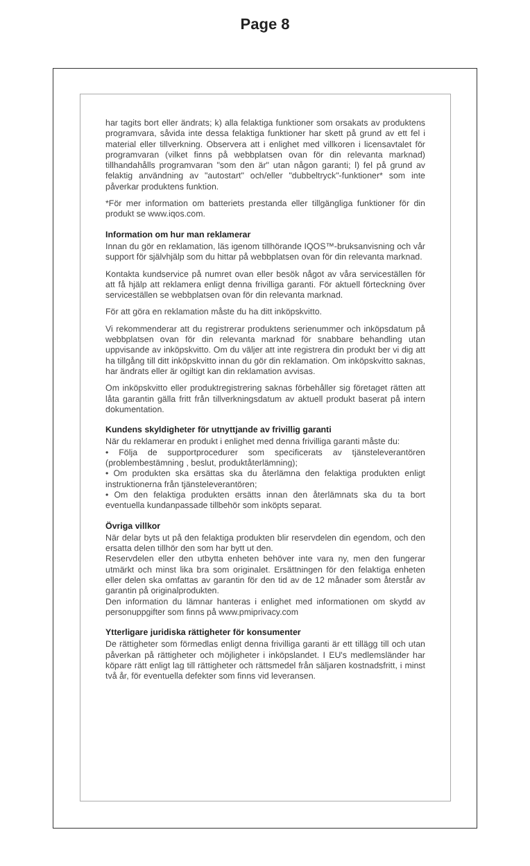Page 8
har tagits bort eller ändrats; k) alla felaktiga funktioner som orsakats av produktens programvara, såvida inte dessa felaktiga funktioner har skett på grund av ett fel i material eller tillverkning. Observera att i enlighet med villkoren i licensavtalet för programvaran (vilket finns på webbplatsen ovan för din relevanta marknad) tillhandahålls programvaran "som den är" utan någon garanti; l) fel på grund av felaktig användning av "autostart" och/eller "dubbeltryck"-funktioner* som inte påverkar produktens funktion.
*För mer information om batteriets prestanda eller tillgängliga funktioner för din produkt se www.iqos.com.
Information om hur man reklamerar
Innan du gör en reklamation, läs igenom tillhörande IQOS™-bruksanvisning och vår support för självhjälp som du hittar på webbplatsen ovan för din relevanta marknad.
Kontakta kundservice på numret ovan eller besök något av våra serviceställen för att få hjälp att reklamera enligt denna frivilliga garanti. För aktuell förteckning över serviceställen se webbplatsen ovan för din relevanta marknad.
För att göra en reklamation måste du ha ditt inköpskvitto.
Vi rekommenderar att du registrerar produktens serienummer och inköpsdatum på webbplatsen ovan för din relevanta marknad för snabbare behandling utan uppvisande av inköpskvitto. Om du väljer att inte registrera din produkt ber vi dig att ha tillgång till ditt inköpskvitto innan du gör din reklamation. Om inköpskvitto saknas, har ändrats eller är ogiltigt kan din reklamation avvisas.
Om inköpskvitto eller produktregistrering saknas förbehåller sig företaget rätten att låta garantin gälla fritt från tillverkningsdatum av aktuell produkt baserat på intern dokumentation.
Kundens skyldigheter för utnyttjande av frivillig garanti
När du reklamerar en produkt i enlighet med denna frivilliga garanti måste du:
• Följa de supportprocedurer som specificerats av tjänsteleverantören (problembestämning , beslut, produktåterlämning);
• Om produkten ska ersättas ska du återlämna den felaktiga produkten enligt instruktionerna från tjänsteleverantören;
• Om den felaktiga produkten ersätts innan den återlämnats ska du ta bort eventuella kundanpassade tillbehör som inköpts separat.
Övriga villkor
När delar byts ut på den felaktiga produkten blir reservdelen din egendom, och den ersatta delen tillhör den som har bytt ut den.
Reservdelen eller den utbytta enheten behöver inte vara ny, men den fungerar utmärkt och minst lika bra som originalet. Ersättningen för den felaktiga enheten eller delen ska omfattas av garantin för den tid av de 12 månader som återstår av garantin på originalprodukten.
Den information du lämnar hanteras i enlighet med informationen om skydd av personuppgifter som finns på www.pmiprivacy.com
Ytterligare juridiska rättigheter för konsumenter
De rättigheter som förmedlas enligt denna frivilliga garanti är ett tillägg till och utan påverkan på rättigheter och möjligheter i inköpslandet. I EU's medlemsländer har köpare rätt enligt lag till rättigheter och rättsmedel från säljaren kostnadsfritt, i minst två år, för eventuella defekter som finns vid leveransen.